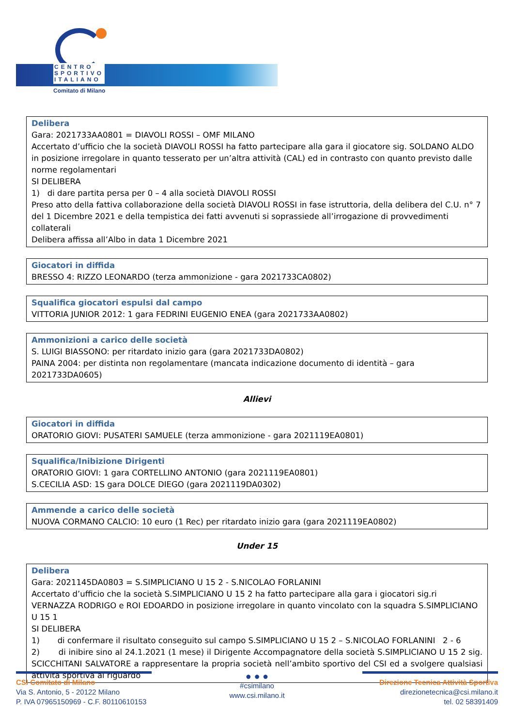CENTRO
SPORTIVO
ITALIANO
Comitato di Milano
Delibera
Gara: 2021733AA0801 = DIAVOLI ROSSI – OMF MILANO
Accertato d’ufficio che la società DIAVOLI ROSSI ha fatto partecipare alla gara il giocatore sig. SOLDANO ALDO in posizione irregolare in quanto tesserato per un’altra attività (CAL) ed in contrasto con quanto previsto dalle norme regolamentari
SI DELIBERA
1) di dare partita persa per 0 – 4 alla società DIAVOLI ROSSI
Preso atto della fattiva collaborazione della società DIAVOLI ROSSI in fase istruttoria, della delibera del C.U. n° 7 del 1 Dicembre 2021 e della tempistica dei fatti avvenuti si soprassiede all’irrogazione di provvedimenti collaterali
Delibera affissa all’Albo in data 1 Dicembre 2021
Giocatori in diffida
BRESSO 4: RIZZO LEONARDO (terza ammonizione - gara 2021733CA0802)
Squalifica giocatori espulsi dal campo
VITTORIA JUNIOR 2012: 1 gara FEDRINI EUGENIO ENEA (gara 2021733AA0802)
Ammonizioni a carico delle società
S. LUIGI BIASSONO: per ritardato inizio gara (gara 2021733DA0802)
PAINA 2004: per distinta non regolamentare (mancata indicazione documento di identità – gara 2021733DA0605)
Allievi
Giocatori in diffida
ORATORIO GIOVI: PUSATERI SAMUELE (terza ammonizione - gara 2021119EA0801)
Squalifica/Inibizione Dirigenti
ORATORIO GIOVI: 1 gara CORTELLINO ANTONIO (gara 2021119EA0801)
S.CECILIA ASD: 1S gara DOLCE DIEGO (gara 2021119DA0302)
Ammende a carico delle società
NUOVA CORMANO CALCIO: 10 euro (1 Rec) per ritardato inizio gara (gara 2021119EA0802)
Under 15
Delibera
Gara: 2021145DA0803 = S.SIMPLICIANO U 15 2 - S.NICOLAO FORLANINI
Accertato d’ufficio che la società S.SIMPLICIANO U 15 2 ha fatto partecipare alla gara i giocatori sig.ri VERNAZZA RODRIGO e ROI EDOARDO in posizione irregolare in quanto vincolato con la squadra S.SIMPLICIANO U 15 1
SI DELIBERA
1) di confermare il risultato conseguito sul campo S.SIMPLICIANO U 15 2 – S.NICOLAO FORLANINI 2 - 6
2) di inibire sino al 24.1.2021 (1 mese) il Dirigente Accompagnatore della società S.SIMPLICIANO U 15 2 sig. SCICCHITANI SALVATORE a rappresentare la propria società nell’ambito sportivo del CSI ed a svolgere qualsiasi attività sportiva al riguardo
CSI Comitato di Milano
Via S. Antonio, 5 - 20122 Milano
P. IVA 07965150969 - C.F. 80110610153
● ● ●
#csimilano
www.csi.milano.it
Direzione Tecnica Attività Sportiva
direzionetecnica@csi.milano.it
tel. 02 58391409